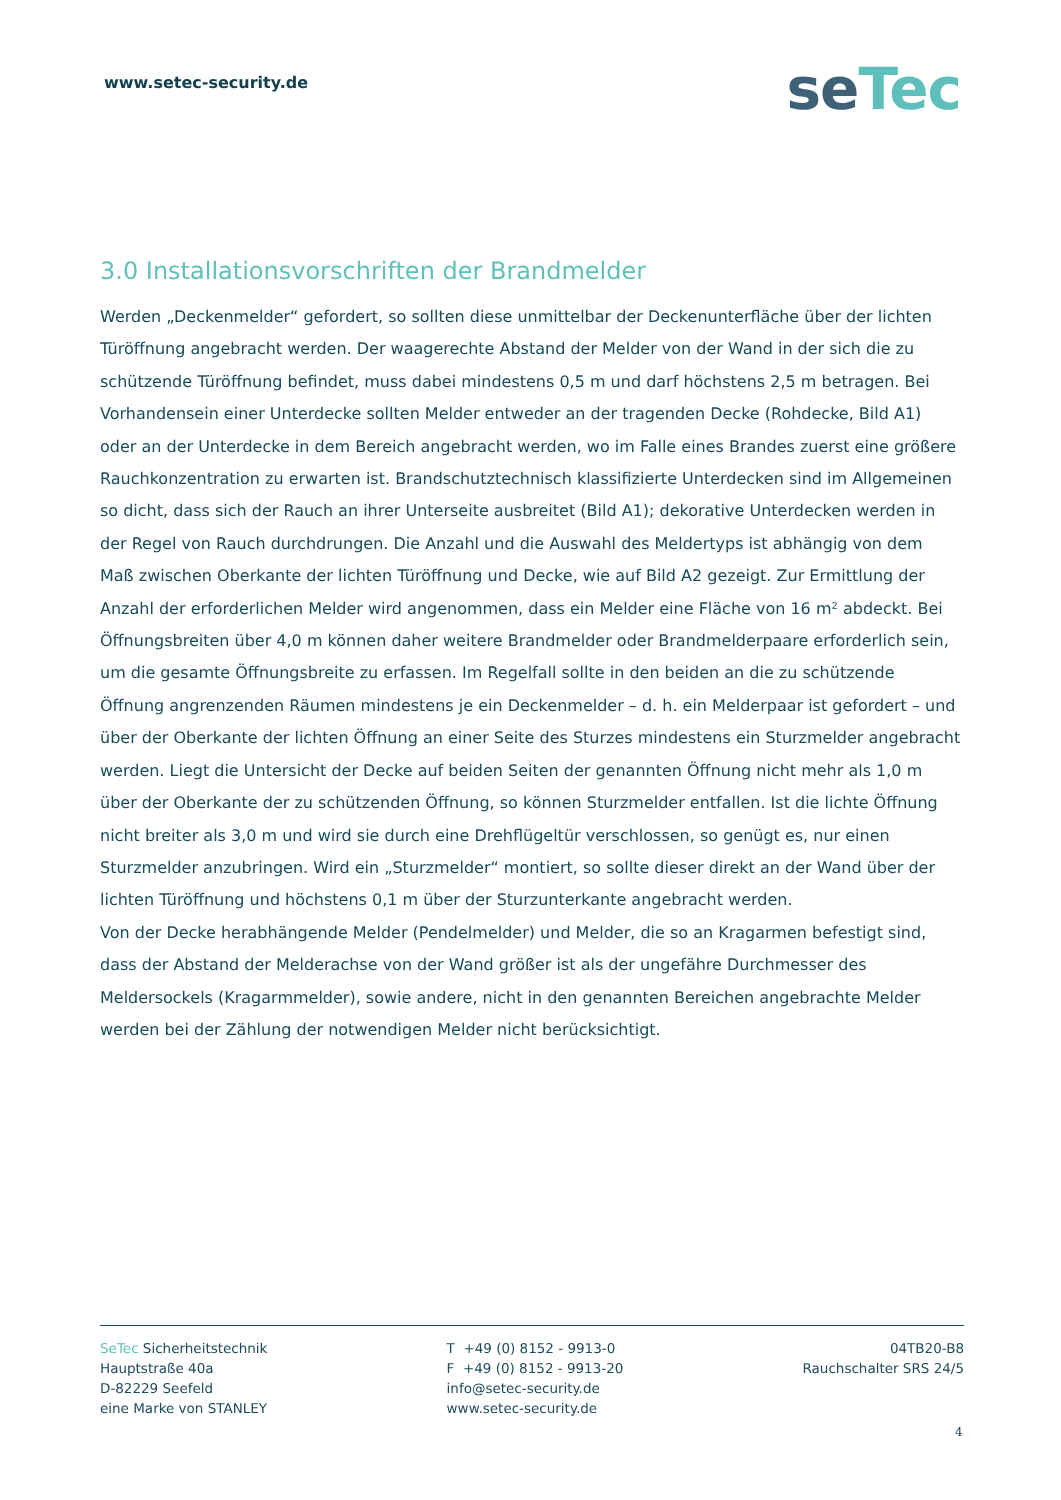www.setec-security.de
se Tec
3.0 Installationsvorschriften der Brandmelder
Werden „Deckenmelder“ gefordert, so sollten diese unmittelbar der Deckenunterfläche über der lichten Türöffnung angebracht werden. Der waagerechte Abstand der Melder von der Wand in der sich die zu schützende Türöffnung befindet, muss dabei mindestens 0,5 m und darf höchstens 2,5 m betragen. Bei Vorhandensein einer Unterdecke sollten Melder entweder an der tragenden Decke (Rohdecke, Bild A1) oder an der Unterdecke in dem Bereich angebracht werden, wo im Falle eines Brandes zuerst eine größere Rauchkonzentration zu erwarten ist. Brandschutztechnisch klassifizierte Unterdecken sind im Allgemeinen so dicht, dass sich der Rauch an ihrer Unterseite ausbreitet (Bild A1); dekorative Unterdecken werden in der Regel von Rauch durchdrungen. Die Anzahl und die Auswahl des Meldertyps ist abhängig von dem Maß zwischen Oberkante der lichten Türöffnung und Decke, wie auf Bild A2 gezeigt. Zur Ermittlung der Anzahl der erforderlichen Melder wird angenommen, dass ein Melder eine Fläche von 16 m² abdeckt. Bei Öffnungsbreiten über 4,0 m können daher weitere Brandmelder oder Brandmelderpaare erforderlich sein, um die gesamte Öffnungsbreite zu erfassen. Im Regelfall sollte in den beiden an die zu schützende Öffnung angrenzenden Räumen mindestens je ein Deckenmelder – d. h. ein Melderpaar ist gefordert – und über der Oberkante der lichten Öffnung an einer Seite des Sturzes mindestens ein Sturzmelder angebracht werden. Liegt die Untersicht der Decke auf beiden Seiten der genannten Öffnung nicht mehr als 1,0 m über der Oberkante der zu schützenden Öffnung, so können Sturzmelder entfallen. Ist die lichte Öffnung nicht breiter als 3,0 m und wird sie durch eine Drehflügeltür verschlossen, so genügt es, nur einen Sturzmelder anzubringen. Wird ein „Sturzmelder“ montiert, so sollte dieser direkt an der Wand über der lichten Türöffnung und höchstens 0,1 m über der Sturzunterkante angebracht werden.
Von der Decke herabhängende Melder (Pendelmelder) und Melder, die so an Kragarmen befestigt sind, dass der Abstand der Melderachse von der Wand größer ist als der ungefähre Durchmesser des Meldersockels (Kragarmmelder), sowie andere, nicht in den genannten Bereichen angebrachte Melder werden bei der Zählung der notwendigen Melder nicht berücksichtigt.
SeTec Sicherheitstechnik
Hauptstraße 40a
D-82229 Seefeld
eine Marke von STANLEY
T +49 (0) 8152 - 9913-0
F +49 (0) 8152 - 9913-20
info@setec-security.de
www.setec-security.de
04TB20-B8
Rauchschalter SRS 24/5
4